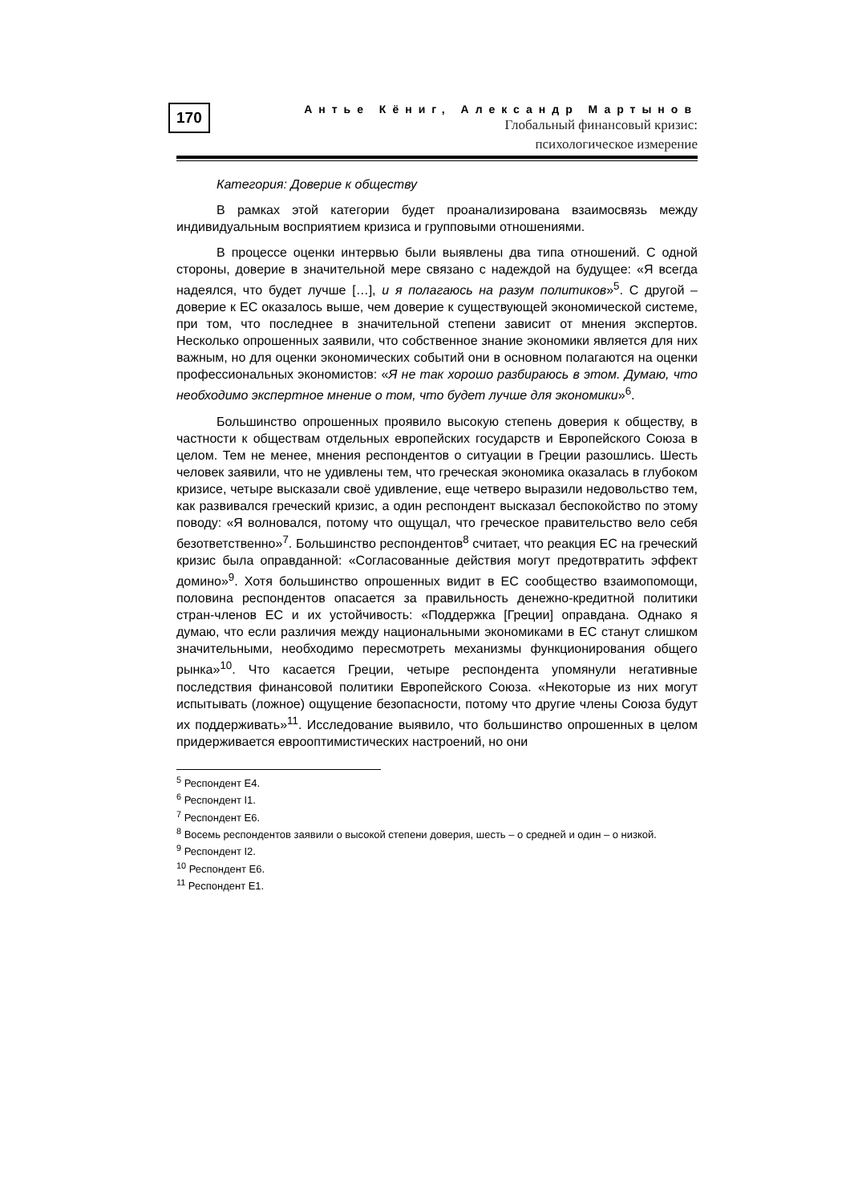170
Антье Кёниг, Александр Мартынов
Глобальный финансовый кризис:
психологическое измерение
Категория: Доверие к обществу
В рамках этой категории будет проанализирована взаимосвязь между индивидуальным восприятием кризиса и групповыми отношениями.
В процессе оценки интервью были выявлены два типа отношений. С одной стороны, доверие в значительной мере связано с надеждой на будущее: «Я всегда надеялся, что будет лучше […], и я полагаюсь на разум политиков»<sup>5</sup>. С другой – доверие к ЕС оказалось выше, чем доверие к существующей экономической системе, при том, что последнее в значительной степени зависит от мнения экспертов. Несколько опрошенных заявили, что собственное знание экономики является для них важным, но для оценки экономических событий они в основном полагаются на оценки профессиональных экономистов: «Я не так хорошо разбираюсь в этом. Думаю, что необходимо экспертное мнение о том, что будет лучше для экономики»<sup>6</sup>.
Большинство опрошенных проявило высокую степень доверия к обществу, в частности к обществам отдельных европейских государств и Европейского Союза в целом. Тем не менее, мнения респондентов о ситуации в Греции разошлись. Шесть человек заявили, что не удивлены тем, что греческая экономика оказалась в глубоком кризисе, четыре высказали своё удивление, еще четверо выразили недовольство тем, как развивался греческий кризис, а один респондент высказал беспокойство по этому поводу: «Я волновался, потому что ощущал, что греческое правительство вело себя безответственно»<sup>7</sup>. Большинство респондентов<sup>8</sup> считает, что реакция ЕС на греческий кризис была оправданной: «Согласованные действия могут предотвратить эффект домино»<sup>9</sup>. Хотя большинство опрошенных видит в ЕС сообщество взаимопомощи, половина респондентов опасается за правильность денежно-кредитной политики стран-членов ЕС и их устойчивость: «Поддержка [Греции] оправдана. Однако я думаю, что если различия между национальными экономиками в ЕС станут слишком значительными, необходимо пересмотреть механизмы функционирования общего рынка»<sup>10</sup>. Что касается Греции, четыре респондента упомянули негативные последствия финансовой политики Европейского Союза. «Некоторые из них могут испытывать (ложное) ощущение безопасности, потому что другие члены Союза будут их поддерживать»<sup>11</sup>. Исследование выявило, что большинство опрошенных в целом придерживается еврооптимистических настроений, но они
<sup>5</sup> Респондент Е4.
<sup>6</sup> Респондент I1.
<sup>7</sup> Респондент Е6.
<sup>8</sup> Восемь респондентов заявили о высокой степени доверия, шесть – о средней и один – о низкой.
<sup>9</sup> Респондент I2.
<sup>10</sup> Респондент Е6.
<sup>11</sup> Респондент Е1.